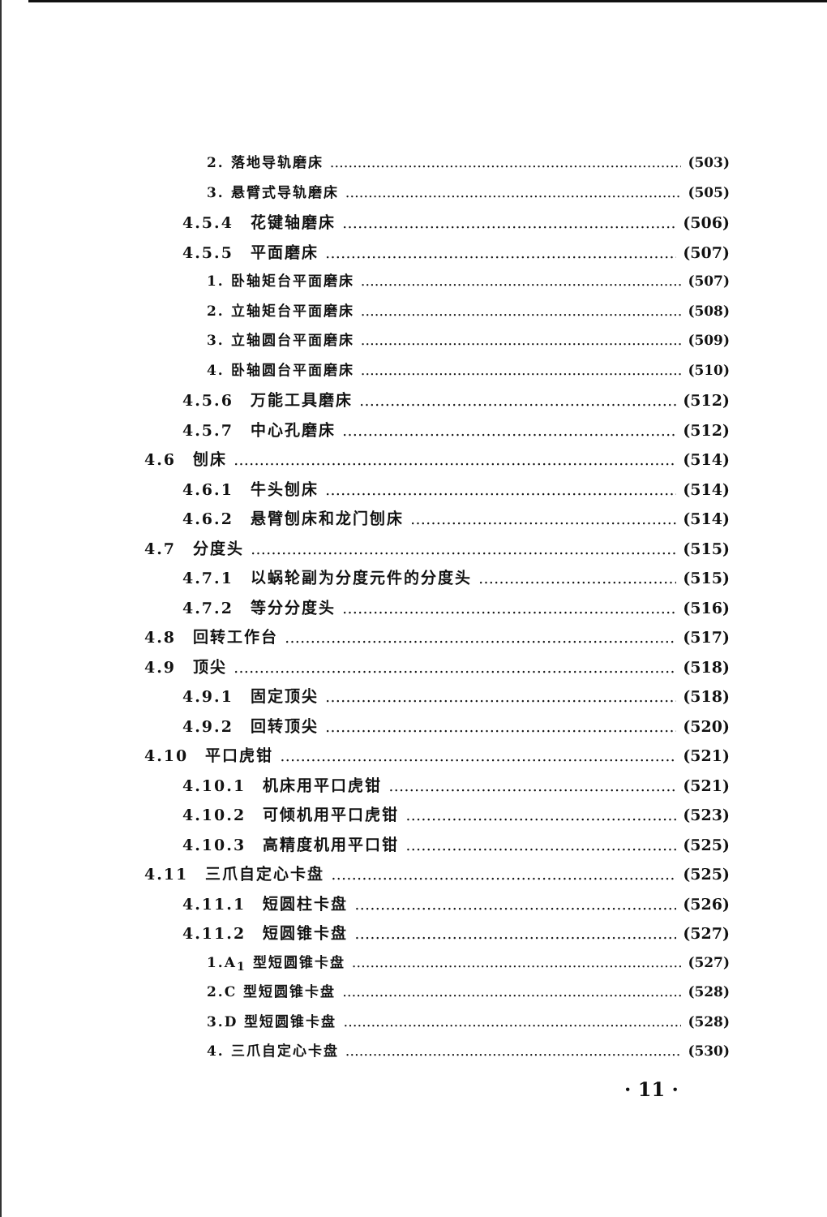2. 落地导轨磨床 (503)
3. 悬臂式导轨磨床 (505)
4.5.4　花键轴磨床 (506)
4.5.5　平面磨床 (507)
1. 卧轴矩台平面磨床 (507)
2. 立轴矩台平面磨床 (508)
3. 立轴圆台平面磨床 (509)
4. 卧轴圆台平面磨床 (510)
4.5.6　万能工具磨床 (512)
4.5.7　中心孔磨床 (512)
4.6　刨床 (514)
4.6.1　牛头刨床 (514)
4.6.2　悬臂刨床和龙门刨床 (514)
4.7　分度头 (515)
4.7.1　以蜗轮副为分度元件的分度头 (515)
4.7.2　等分分度头 (516)
4.8　回转工作台 (517)
4.9　顶尖 (518)
4.9.1　固定顶尖 (518)
4.9.2　回转顶尖 (520)
4.10　平口虎钳 (521)
4.10.1　机床用平口虎钳 (521)
4.10.2　可倾机用平口虎钳 (523)
4.10.3　高精度机用平口钳 (525)
4.11　三爪自定心卡盘 (525)
4.11.1　短圆柱卡盘 (526)
4.11.2　短圆锥卡盘 (527)
1.A<sub>1</sub> 型短圆锥卡盘 (527)
2.C 型短圆锥卡盘 (528)
3.D 型短圆锥卡盘 (528)
4. 三爪自定心卡盘 (530)
· 11 ·